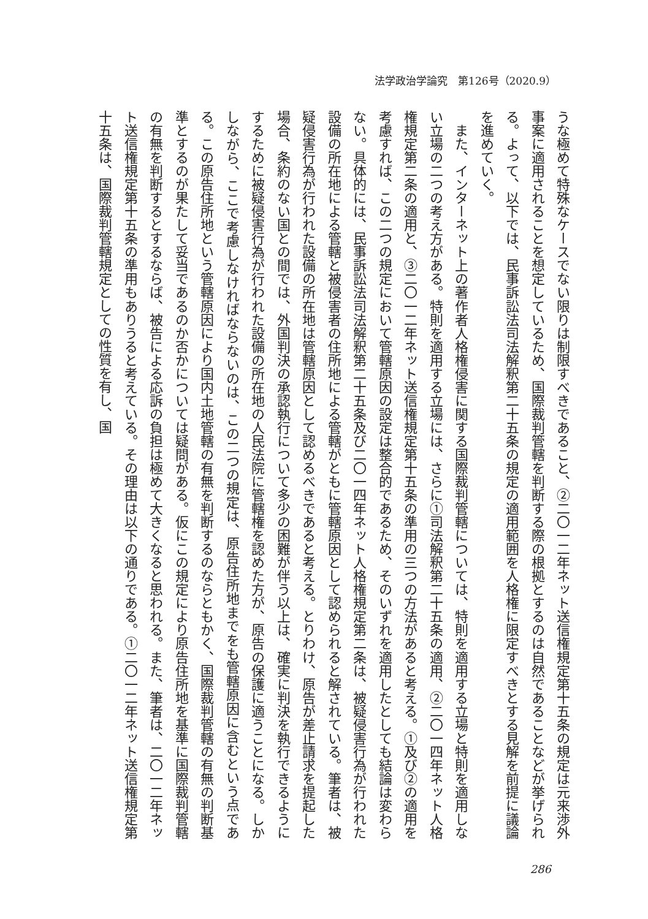法学政治学論究　第126号（2020.9）
うな極めて特殊なケースでない限りは制限すべきであること、②二〇一二年ネット送信権規定第十五条の規定は元来渉外事案に適用されることを想定しているため、国際裁判管轄を判断する際の根拠とするのは自然であることなどが挙げられる。よって、以下では、民事訴訟法司法解釈第二十五条の規定の適用範囲を人格権に限定すべきとする見解を前提に議論を進めていく。
　また、インターネット上の著作者人格権侵害に関する国際裁判管轄については、特則を適用する立場と特則を適用しない立場の二つの考え方がある。特則を適用する立場には、さらに①司法解釈第二十五条の適用、②二〇一四年ネット人格権規定第二条の適用と、③二〇一二年ネット送信権規定第十五条の準用の三つの方法があると考える。①及び②の適用を考慮すれば、この二つの規定において管轄原因の設定は整合的であるため、そのいずれを適用したとしても結論は変わらない。具体的には、民事訴訟法司法解釈第二十五条及び二〇一四年ネット人格権規定第二条は、被疑侵害行為が行われた設備の所在地による管轄と被侵害者の住所地による管轄がともに管轄原因として認められると解されている。筆者は、被疑侵害行為が行われた設備の所在地は管轄原因として認めるべきであると考える。とりわけ、原告が差止請求を提起した場合、条約のない国との間では、外国判決の承認執行について多少の困難が伴う以上は、確実に判決を執行できるようにするために被疑侵害行為が行われた設備の所在地の人民法院に管轄権を認めた方が、原告の保護に適うことになる。しかしながら、ここで考慮しなければならないのは、この二つの規定は、原告住所地までをも管轄原因に含むという点である。この原告住所地という管轄原因により国内土地管轄の有無を判断するのならともかく、国際裁判管轄の有無の判断基準とするのが果たして妥当であるのか否かについては疑問がある。仮にこの規定により原告住所地を基準に国際裁判管轄の有無を判断するとするならば、被告による応訴の負担は極めて大きくなると思われる。また、筆者は、二〇一二年ネット送信権規定第十五条の準用もありうると考えている。その理由は以下の通りである。①二〇一二年ネット送信権規定第十五条は、国際裁判管轄規定としての性質を有し、国
286